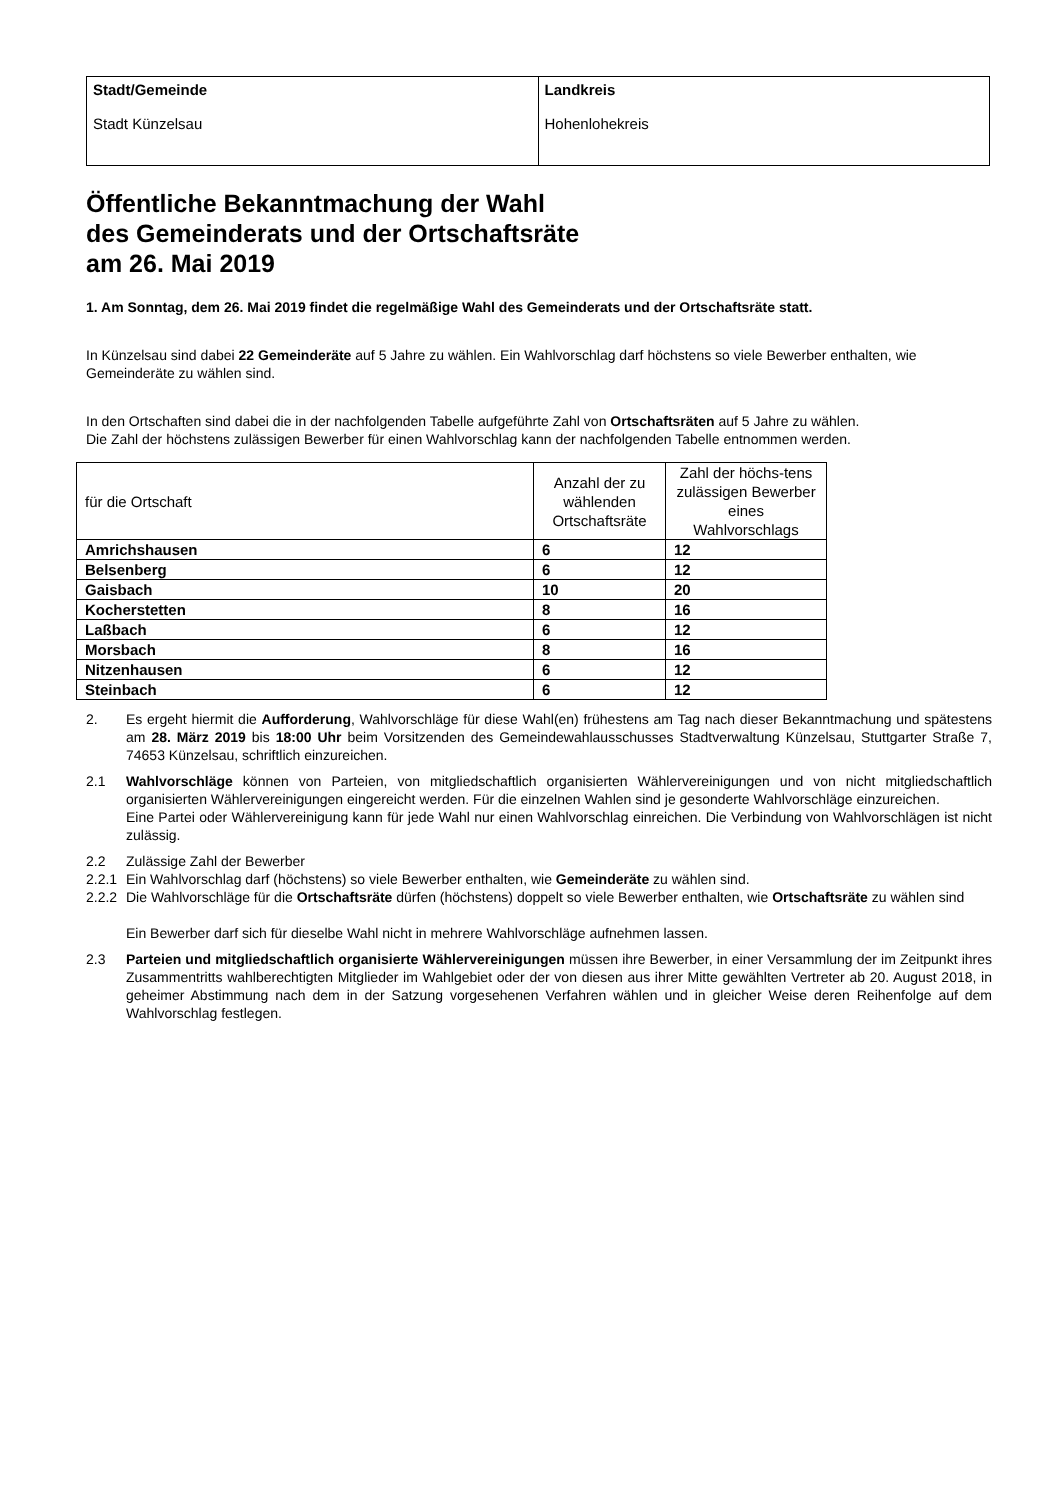| Stadt/Gemeinde Stadt Künzelsau | Landkreis Hohenlohekreis |
Öffentliche Bekanntmachung der Wahl
des Gemeinderats und der Ortschaftsräte
am 26. Mai 2019
1. Am Sonntag, dem 26. Mai 2019 findet die regelmäßige Wahl des Gemeinderats und der Ortschaftsräte statt.
In Künzelsau sind dabei 22 Gemeinderäte auf 5 Jahre zu wählen. Ein Wahlvorschlag darf höchstens so viele Bewerber enthalten, wie Gemeinderäte zu wählen sind.
In den Ortschaften sind dabei die in der nachfolgenden Tabelle aufgeführte Zahl von Ortschaftsräten auf 5 Jahre zu wählen.
Die Zahl der höchstens zulässigen Bewerber für einen Wahlvorschlag kann der nachfolgenden Tabelle entnommen werden.
| für die Ortschaft | Anzahl der zu wählenden Ortschaftsräte | Zahl der höchs-tens zulässigen Bewerber eines Wahlvorschlags |
| --- | --- | --- |
| Amrichshausen | 6 | 12 |
| Belsenberg | 6 | 12 |
| Gaisbach | 10 | 20 |
| Kocherstetten | 8 | 16 |
| Laßbach | 6 | 12 |
| Morsbach | 8 | 16 |
| Nitzenhausen | 6 | 12 |
| Steinbach | 6 | 12 |
2. Es ergeht hiermit die Aufforderung, Wahlvorschläge für diese Wahl(en) frühestens am Tag nach dieser Bekanntmachung und spätestens am 28. März 2019 bis 18:00 Uhr beim Vorsitzenden des Gemeindewahlausschusses Stadtverwaltung Künzelsau, Stuttgarter Straße 7, 74653 Künzelsau, schriftlich einzureichen.
2.1 Wahlvorschläge können von Parteien, von mitgliedschaftlich organisierten Wählervereinigungen und von nicht mitgliedschaftlich organisierten Wählervereinigungen eingereicht werden. Für die einzelnen Wahlen sind je gesonderte Wahlvorschläge einzureichen.
Eine Partei oder Wählervereinigung kann für jede Wahl nur einen Wahlvorschlag einreichen. Die Verbindung von Wahlvorschlägen ist nicht zulässig.
2.2 Zulässige Zahl der Bewerber
2.2.1 Ein Wahlvorschlag darf (höchstens) so viele Bewerber enthalten, wie Gemeinderäte zu wählen sind.
2.2.2 Die Wahlvorschläge für die Ortschaftsräte dürfen (höchstens) doppelt so viele Bewerber enthalten, wie Ortschaftsräte zu wählen sind
Ein Bewerber darf sich für dieselbe Wahl nicht in mehrere Wahlvorschläge aufnehmen lassen.
2.3 Parteien und mitgliedschaftlich organisierte Wählervereinigungen müssen ihre Bewerber, in einer Versammlung der im Zeitpunkt ihres Zusammentritts wahlberechtigten Mitglieder im Wahlgebiet oder der von diesen aus ihrer Mitte gewählten Vertreter ab 20. August 2018, in geheimer Abstimmung nach dem in der Satzung vorgesehenen Verfahren wählen und in gleicher Weise deren Reihenfolge auf dem Wahlvorschlag festlegen.